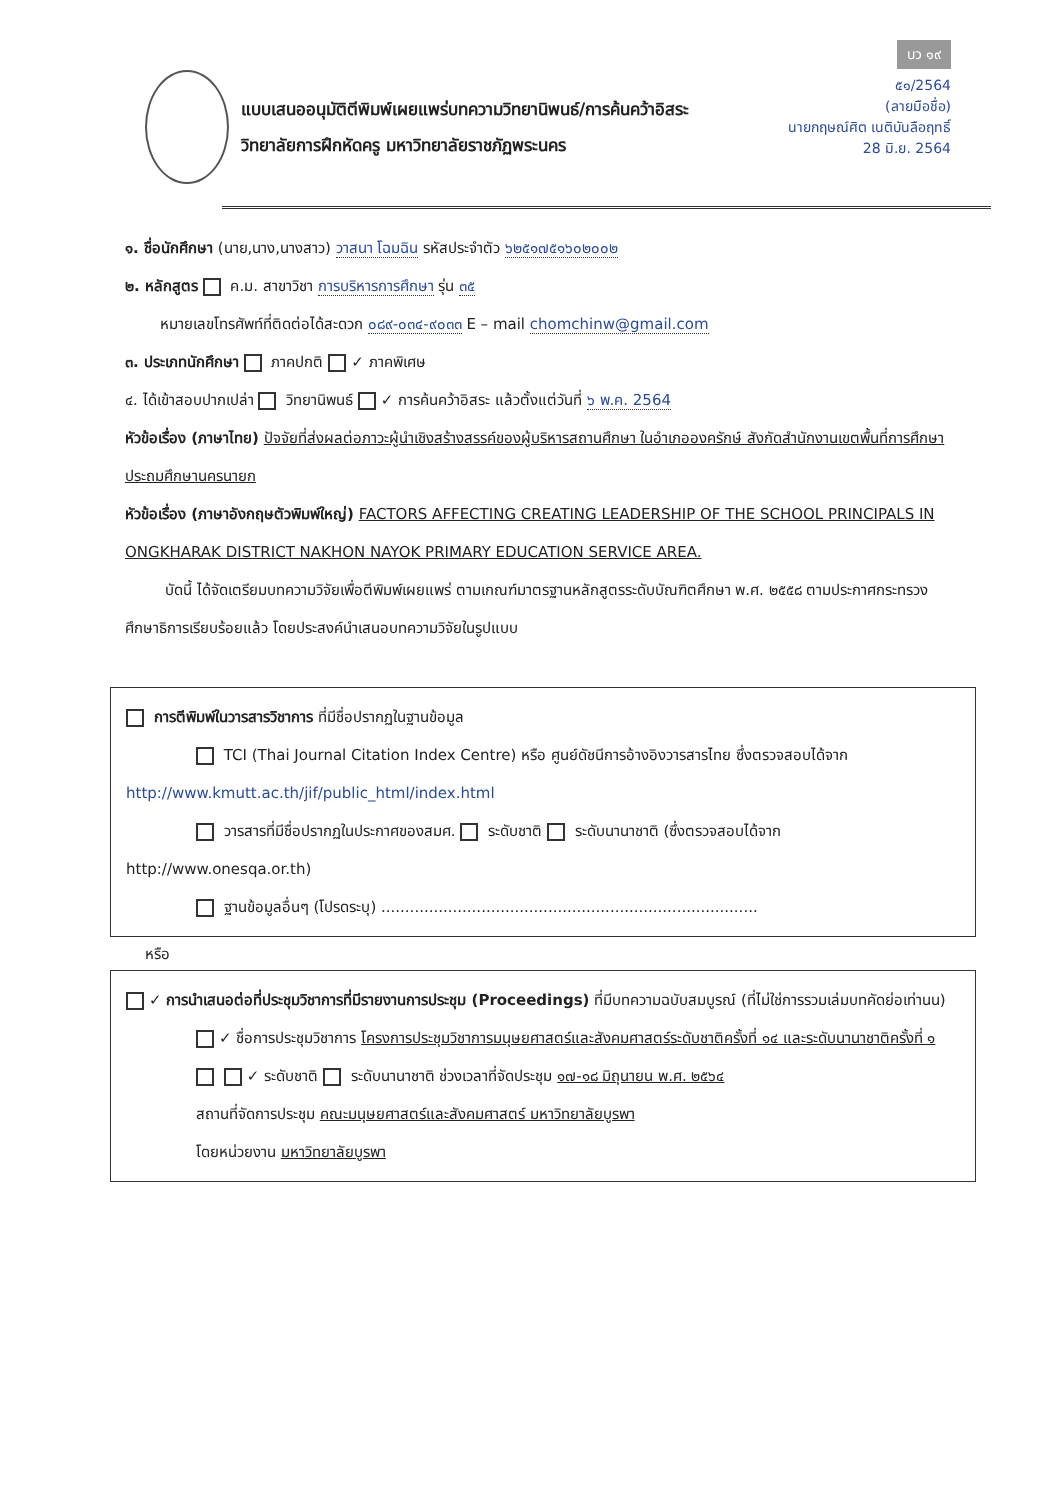บว ๑๙
๕๑/2564
(ลายมือชื่อ)
นายกฤษณ์ศิต เนติบันลือฤทธิ์
28 มิ.ย. 2564
แบบเสนออนุมัติตีพิมพ์เผยแพร่บทความวิทยานิพนธ์/การค้นคว้าอิสระ
วิทยาลัยการฝึกหัดครู มหาวิทยาลัยราชภัฏพระนคร
๑. ชื่อนักศึกษา (นาย,นาง,นางสาว) วาสนา โฉมฉิน รหัสประจำตัว ๖๒๕๑๗๕๑๖๐๒๐๐๒
๒. หลักสูตร ค.ม. สาขาวิชา การบริหารการศึกษา รุ่น ๓๕
หมายเลขโทรศัพท์ที่ติดต่อได้สะดวก ๐๘๙-๐๓๔-๙๐๓๓ E – mail chomchinw@gmail.com
๓. ประเภทนักศึกษา ภาคปกติ ✓ ภาคพิเศษ
๔. ได้เข้าสอบปากเปล่า วิทยานิพนธ์ ✓ การค้นคว้าอิสระ แล้วตั้งแต่วันที่ ๖ พ.ค. 2564
หัวข้อเรื่อง (ภาษาไทย) ปัจจัยที่ส่งผลต่อภาวะผู้นำเชิงสร้างสรรค์ของผู้บริหารสถานศึกษา ในอำเภอองครักษ์ สังกัดสำนักงานเขตพื้นที่การศึกษาประถมศึกษานครนายก
หัวข้อเรื่อง (ภาษาอังกฤษตัวพิมพ์ใหญ่) FACTORS AFFECTING CREATING LEADERSHIP OF THE SCHOOL PRINCIPALS IN ONGKHARAK DISTRICT NAKHON NAYOK PRIMARY EDUCATION SERVICE AREA.
บัดนี้ ได้จัดเตรียมบทความวิจัยเพื่อตีพิมพ์เผยแพร่ ตามเกณฑ์มาตรฐานหลักสูตรระดับบัณฑิตศึกษา พ.ศ. ๒๕๕๘ ตามประกาศกระทรวงศึกษาธิการเรียบร้อยแล้ว โดยประสงค์นำเสนอบทความวิจัยในรูปแบบ
การตีพิมพ์ในวารสารวิชาการ ที่มีชื่อปรากฏในฐานข้อมูล
TCI (Thai Journal Citation Index Centre) หรือ ศูนย์ดัชนีการอ้างอิงวารสารไทย ซึ่งตรวจสอบได้จาก
http://www.kmutt.ac.th/jif/public_html/index.html
วารสารที่มีชื่อปรากฏในประกาศของสมศ. ระดับชาติ ระดับนานาชาติ (ซึ่งตรวจสอบได้จาก
http://www.onesqa.or.th)
ฐานข้อมูลอื่นๆ (โปรดระบุ) ...............................................................................
หรือ
✓ การนำเสนอต่อที่ประชุมวิชาการที่มีรายงานการประชุม (Proceedings) ที่มีบทความฉบับสมบูรณ์ (ที่ไม่ใช่การรวมเล่มบทคัดย่อเท่านน)
✓ ชื่อการประชุมวิชาการ โครงการประชุมวิชาการมนุษยศาสตร์และสังคมศาสตร์ระดับชาติครั้งที่ ๑๔ และระดับนานาชาติครั้งที่ ๑
✓ ระดับชาติ ระดับนานาชาติ ช่วงเวลาที่จัดประชุม ๑๗-๑๘ มิถุนายน พ.ศ. ๒๕๖๔
สถานที่จัดการประชุม คณะมนุษยศาสตร์และสังคมศาสตร์ มหาวิทยาลัยบูรพา
โดยหน่วยงาน มหาวิทยาลัยบูรพา